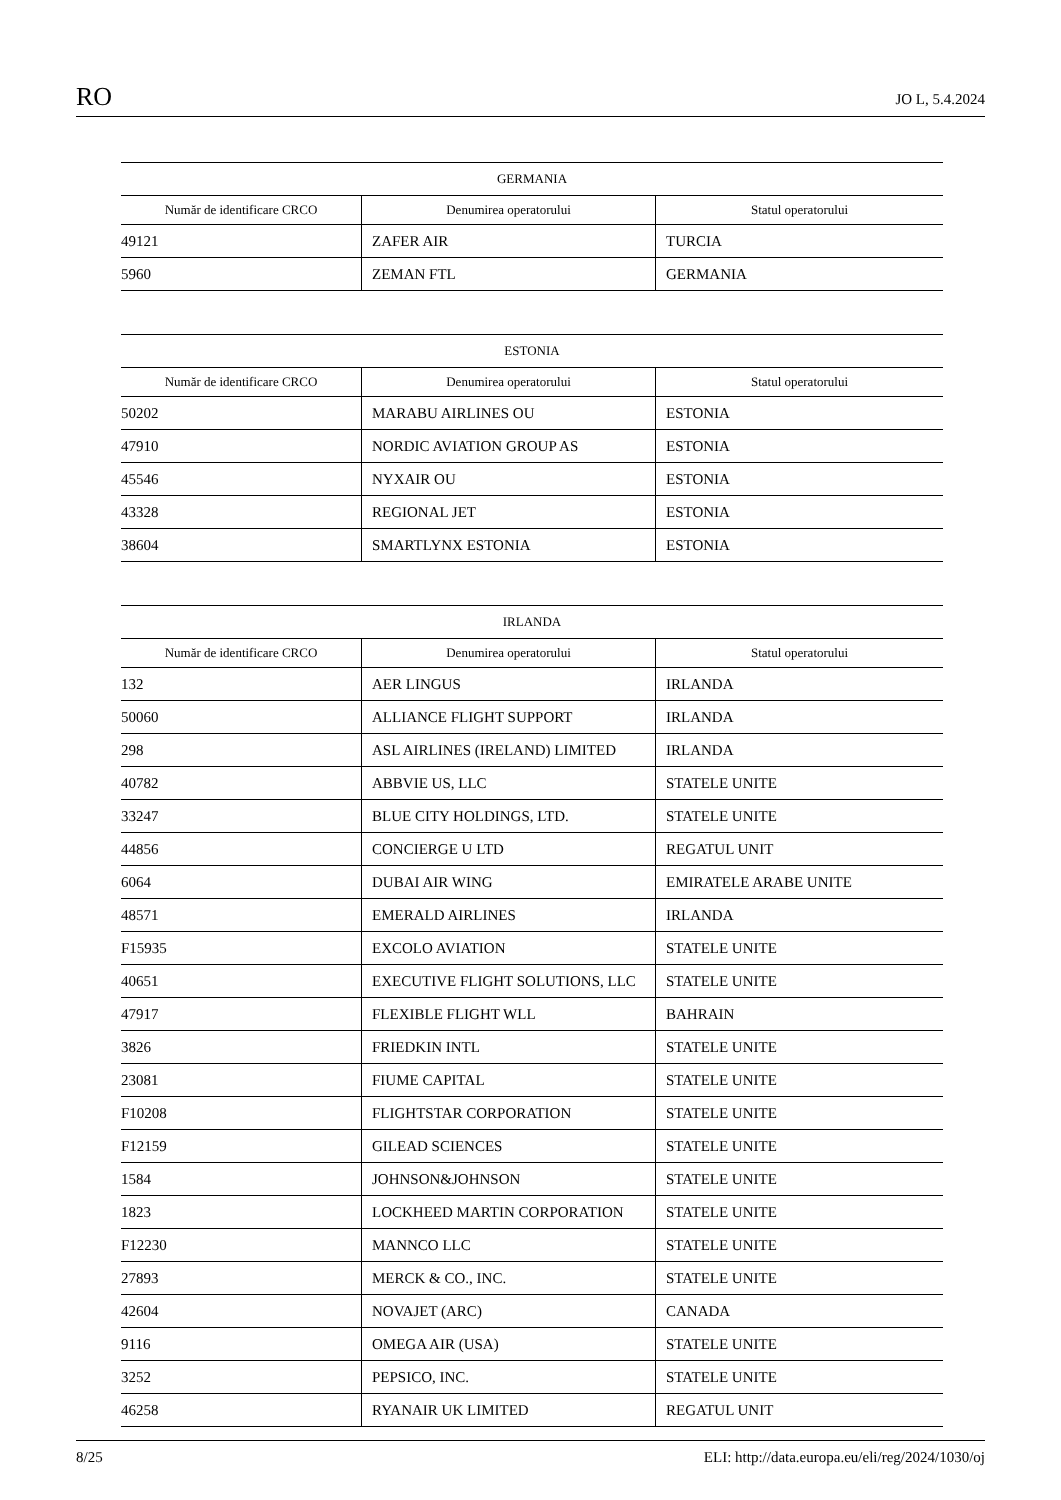RO JO L, 5.4.2024
GERMANIA
| Număr de identificare CRCO | Denumirea operatorului | Statul operatorului |
| --- | --- | --- |
| 49121 | ZAFER AIR | TURCIA |
| 5960 | ZEMAN FTL | GERMANIA |
ESTONIA
| Număr de identificare CRCO | Denumirea operatorului | Statul operatorului |
| --- | --- | --- |
| 50202 | MARABU AIRLINES OU | ESTONIA |
| 47910 | NORDIC AVIATION GROUP AS | ESTONIA |
| 45546 | NYXAIR OU | ESTONIA |
| 43328 | REGIONAL JET | ESTONIA |
| 38604 | SMARTLYNX ESTONIA | ESTONIA |
IRLANDA
| Număr de identificare CRCO | Denumirea operatorului | Statul operatorului |
| --- | --- | --- |
| 132 | AER LINGUS | IRLANDA |
| 50060 | ALLIANCE FLIGHT SUPPORT | IRLANDA |
| 298 | ASL AIRLINES (IRELAND) LIMITED | IRLANDA |
| 40782 | ABBVIE US, LLC | STATELE UNITE |
| 33247 | BLUE CITY HOLDINGS, LTD. | STATELE UNITE |
| 44856 | CONCIERGE U LTD | REGATUL UNIT |
| 6064 | DUBAI AIR WING | EMIRATELE ARABE UNITE |
| 48571 | EMERALD AIRLINES | IRLANDA |
| F15935 | EXCOLO AVIATION | STATELE UNITE |
| 40651 | EXECUTIVE FLIGHT SOLUTIONS, LLC | STATELE UNITE |
| 47917 | FLEXIBLE FLIGHT WLL | BAHRAIN |
| 3826 | FRIEDKIN INTL | STATELE UNITE |
| 23081 | FIUME CAPITAL | STATELE UNITE |
| F10208 | FLIGHTSTAR CORPORATION | STATELE UNITE |
| F12159 | GILEAD SCIENCES | STATELE UNITE |
| 1584 | JOHNSON&JOHNSON | STATELE UNITE |
| 1823 | LOCKHEED MARTIN CORPORATION | STATELE UNITE |
| F12230 | MANNCO LLC | STATELE UNITE |
| 27893 | MERCK & CO., INC. | STATELE UNITE |
| 42604 | NOVAJET (ARC) | CANADA |
| 9116 | OMEGA AIR (USA) | STATELE UNITE |
| 3252 | PEPSICO, INC. | STATELE UNITE |
| 46258 | RYANAIR UK LIMITED | REGATUL UNIT |
8/25 ELI: http://data.europa.eu/eli/reg/2024/1030/oj